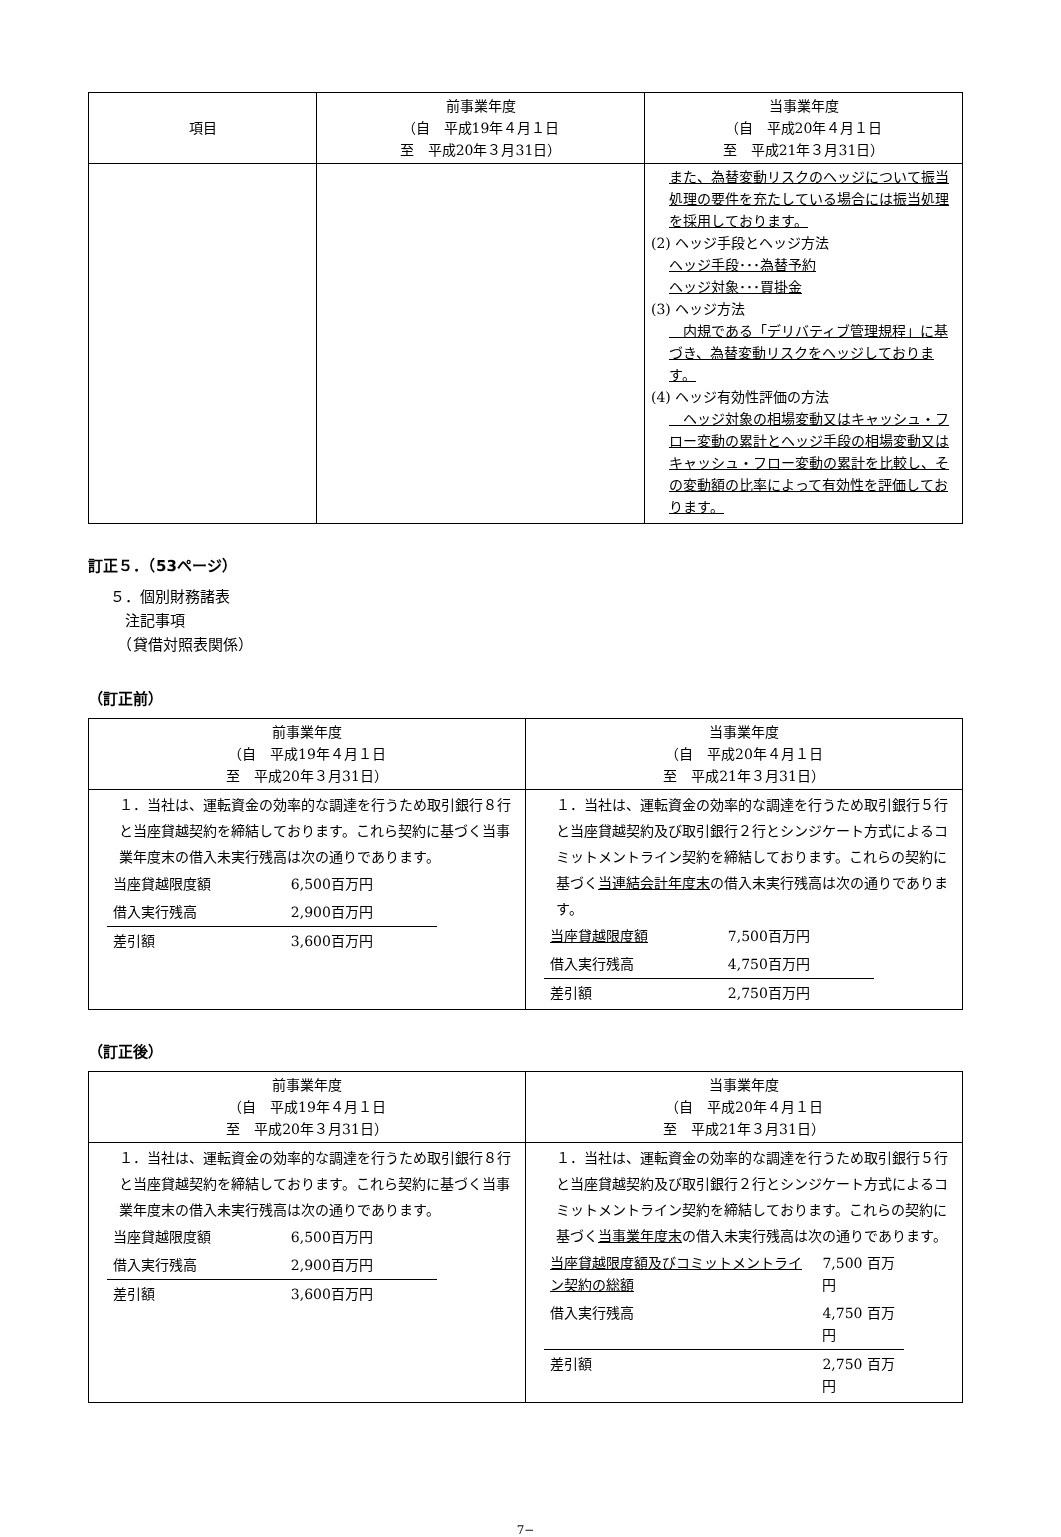| 項目 | 前事業年度 （自 平成19年４月１日 至 平成20年３月31日） | 当事業年度 （自 平成20年４月１日 至 平成21年３月31日） |
| --- | --- | --- |
| | | また、為替変動リスクのヘッジについて振当処理の要件を充たしている場合には振当処理を採用しております。 (2) ヘッジ手段とヘッジ方法 ヘッジ手段･･･為替予約 ヘッジ対象･･･買掛金 (3) ヘッジ方法 内規である「デリバティブ管理規程」に基づき、為替変動リスクをヘッジしております。 (4) ヘッジ有効性評価の方法 ヘッジ対象の相場変動又はキャッシュ・フロー変動の累計とヘッジ手段の相場変動又はキャッシュ・フロー変動の累計を比較し、その変動額の比率によって有効性を評価しております。 |
訂正５．（53ページ）
５．個別財務諸表
　注記事項
　（貸借対照表関係）
（訂正前）
| 前事業年度 （自 平成19年４月１日 至 平成20年３月31日） | 当事業年度 （自 平成20年４月１日 至 平成21年３月31日） |
| --- | --- |
| １．当社は、運転資金の効率的な調達を行うため取引銀行８行と当座貸越契約を締結しております。これら契約に基づく当事業年度末の借入未実行残高は次の通りであります。 / 当座貸越限度額 / 6,500百万円 / / 借入実行残高 / 2,900百万円 / / 差引額 / 3,600百万円 / | １．当社は、運転資金の効率的な調達を行うため取引銀行５行と当座貸越契約及び取引銀行２行とシンジケート方式によるコミットメントライン契約を締結しております。これらの契約に基づく 当連結会計年度末 の借入未実行残高は次の通りであります。 / 当座貸越限度額 / 7,500百万円 / / 借入実行残高 / 4,750百万円 / / 差引額 / 2,750百万円 / |
（訂正後）
| 前事業年度 （自 平成19年４月１日 至 平成20年３月31日） | 当事業年度 （自 平成20年４月１日 至 平成21年３月31日） |
| --- | --- |
| １．当社は、運転資金の効率的な調達を行うため取引銀行８行と当座貸越契約を締結しております。これら契約に基づく当事業年度末の借入未実行残高は次の通りであります。 / 当座貸越限度額 / 6,500百万円 / / 借入実行残高 / 2,900百万円 / / 差引額 / 3,600百万円 / | １．当社は、運転資金の効率的な調達を行うため取引銀行５行と当座貸越契約及び取引銀行２行とシンジケート方式によるコミットメントライン契約を締結しております。これらの契約に基づく 当事業年度末 の借入未実行残高は次の通りであります。 / 当座貸越限度額及びコミットメントライン契約の総額 / 7,500 百万円 / / 借入実行残高 / 4,750 百万円 / / 差引額 / 2,750 百万円 / |
7−